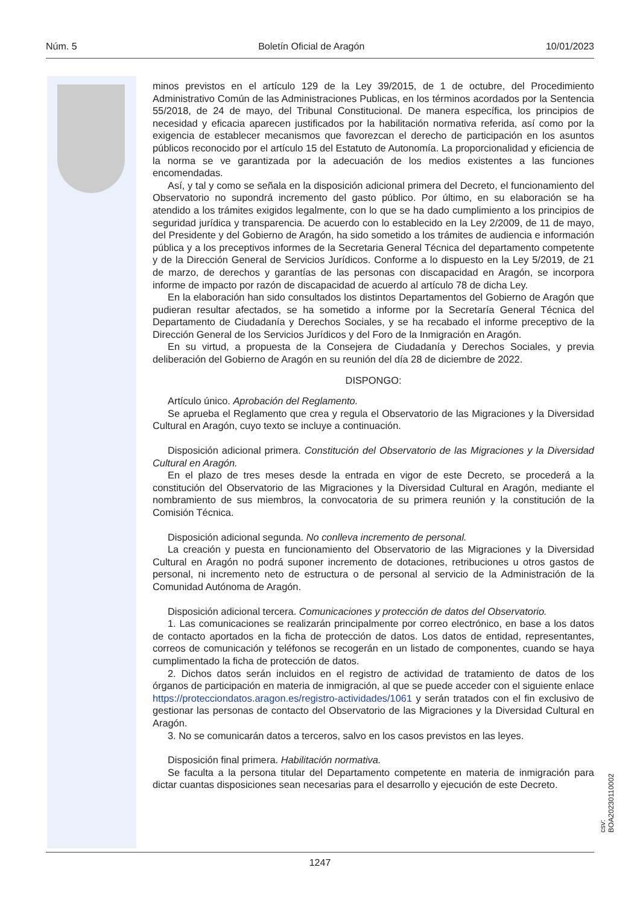Núm. 5 Boletín Oficial de Aragón 10/01/2023
minos previstos en el artículo 129 de la Ley 39/2015, de 1 de octubre, del Procedimiento Administrativo Común de las Administraciones Publicas, en los términos acordados por la Sentencia 55/2018, de 24 de mayo, del Tribunal Constitucional. De manera específica, los principios de necesidad y eficacia aparecen justificados por la habilitación normativa referida, así como por la exigencia de establecer mecanismos que favorezcan el derecho de participación en los asuntos públicos reconocido por el artículo 15 del Estatuto de Autonomía. La proporcionalidad y eficiencia de la norma se ve garantizada por la adecuación de los medios existentes a las funciones encomendadas.
Así, y tal y como se señala en la disposición adicional primera del Decreto, el funcionamiento del Observatorio no supondrá incremento del gasto público. Por último, en su elaboración se ha atendido a los trámites exigidos legalmente, con lo que se ha dado cumplimiento a los principios de seguridad jurídica y transparencia. De acuerdo con lo establecido en la Ley 2/2009, de 11 de mayo, del Presidente y del Gobierno de Aragón, ha sido sometido a los trámites de audiencia e información pública y a los preceptivos informes de la Secretaria General Técnica del departamento competente y de la Dirección General de Servicios Jurídicos. Conforme a lo dispuesto en la Ley 5/2019, de 21 de marzo, de derechos y garantías de las personas con discapacidad en Aragón, se incorpora informe de impacto por razón de discapacidad de acuerdo al artículo 78 de dicha Ley.
En la elaboración han sido consultados los distintos Departamentos del Gobierno de Aragón que pudieran resultar afectados, se ha sometido a informe por la Secretaría General Técnica del Departamento de Ciudadanía y Derechos Sociales, y se ha recabado el informe preceptivo de la Dirección General de los Servicios Jurídicos y del Foro de la Inmigración en Aragón.
En su virtud, a propuesta de la Consejera de Ciudadanía y Derechos Sociales, y previa deliberación del Gobierno de Aragón en su reunión del día 28 de diciembre de 2022.
DISPONGO:
Artículo único. Aprobación del Reglamento.
Se aprueba el Reglamento que crea y regula el Observatorio de las Migraciones y la Diversidad Cultural en Aragón, cuyo texto se incluye a continuación.
Disposición adicional primera. Constitución del Observatorio de las Migraciones y la Diversidad Cultural en Aragón.
En el plazo de tres meses desde la entrada en vigor de este Decreto, se procederá a la constitución del Observatorio de las Migraciones y la Diversidad Cultural en Aragón, mediante el nombramiento de sus miembros, la convocatoria de su primera reunión y la constitución de la Comisión Técnica.
Disposición adicional segunda. No conlleva incremento de personal.
La creación y puesta en funcionamiento del Observatorio de las Migraciones y la Diversidad Cultural en Aragón no podrá suponer incremento de dotaciones, retribuciones u otros gastos de personal, ni incremento neto de estructura o de personal al servicio de la Administración de la Comunidad Autónoma de Aragón.
Disposición adicional tercera. Comunicaciones y protección de datos del Observatorio.
1. Las comunicaciones se realizarán principalmente por correo electrónico, en base a los datos de contacto aportados en la ficha de protección de datos. Los datos de entidad, representantes, correos de comunicación y teléfonos se recogerán en un listado de componentes, cuando se haya cumplimentado la ficha de protección de datos.
2. Dichos datos serán incluidos en el registro de actividad de tratamiento de datos de los órganos de participación en materia de inmigración, al que se puede acceder con el siguiente enlace https://protecciondatos.aragon.es/registro-actividades/1061 y serán tratados con el fin exclusivo de gestionar las personas de contacto del Observatorio de las Migraciones y la Diversidad Cultural en Aragón.
3. No se comunicarán datos a terceros, salvo en los casos previstos en las leyes.
Disposición final primera. Habilitación normativa.
Se faculta a la persona titular del Departamento competente en materia de inmigración para dictar cuantas disposiciones sean necesarias para el desarrollo y ejecución de este Decreto.
csv: BOA20230110002
1247